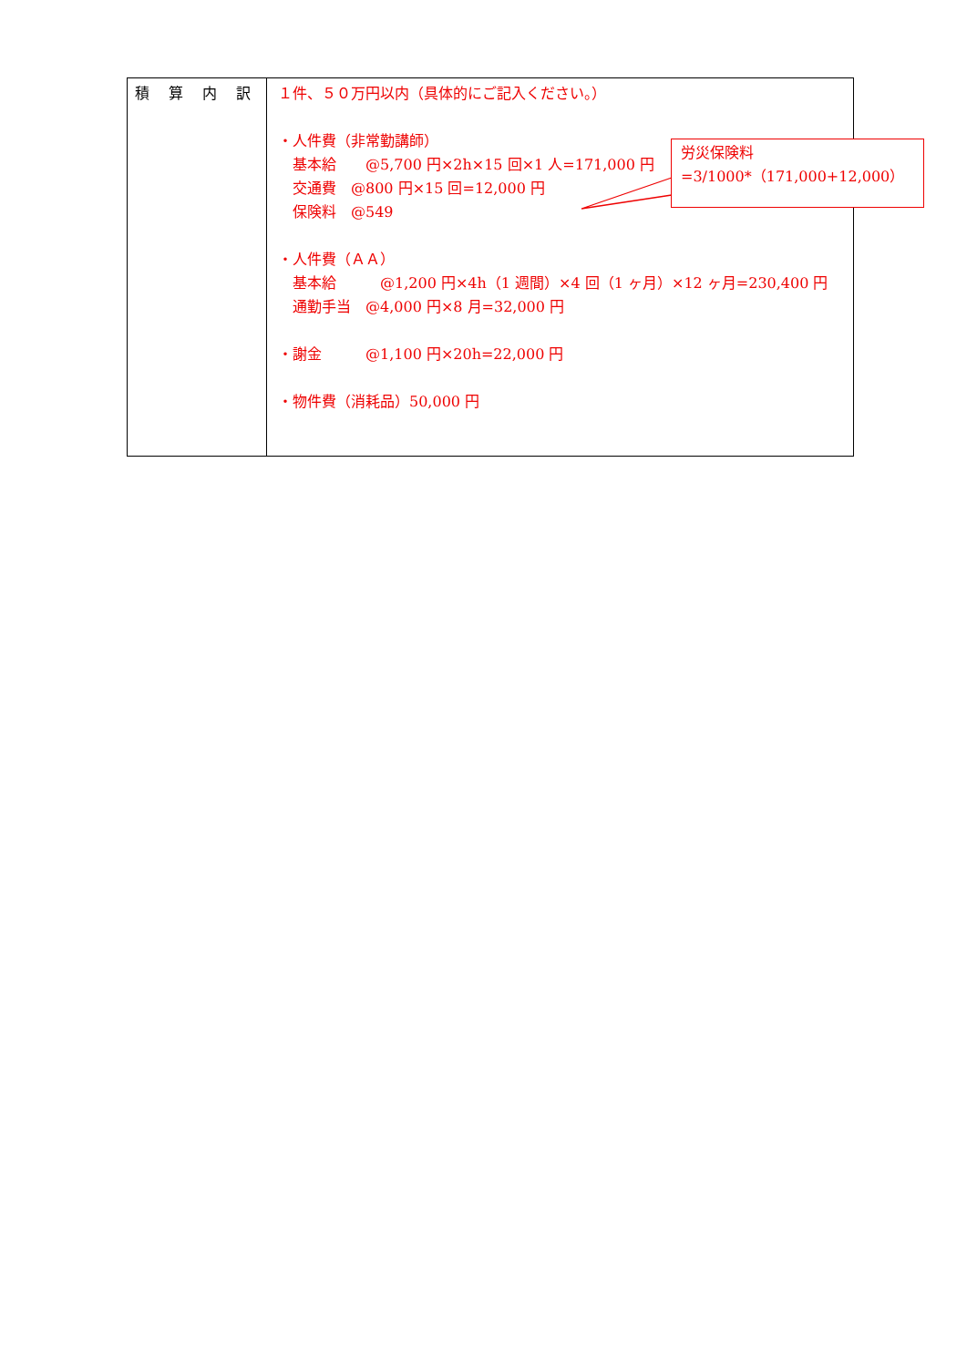| 積 算 内 訳 | １件、５０万円以内（具体的にご記入ください。） ・人件費（非常勤講師） 基本給 @5,700 円×2h×15 回×1 人=171,000 円 交通費 @800 円×15 回=12,000 円 保険料 @549 ・人件費（ＡＡ） 基本給 @1,200 円×4h（1 週間）×4 回（1 ヶ月）×12 ヶ月=230,400 円 通勤手当 @4,000 円×8 月=32,000 円 ・謝金 @1,100 円×20h=22,000 円 ・物件費（消耗品）50,000 円 |
労災保険料
=3/1000*（171,000+12,000）